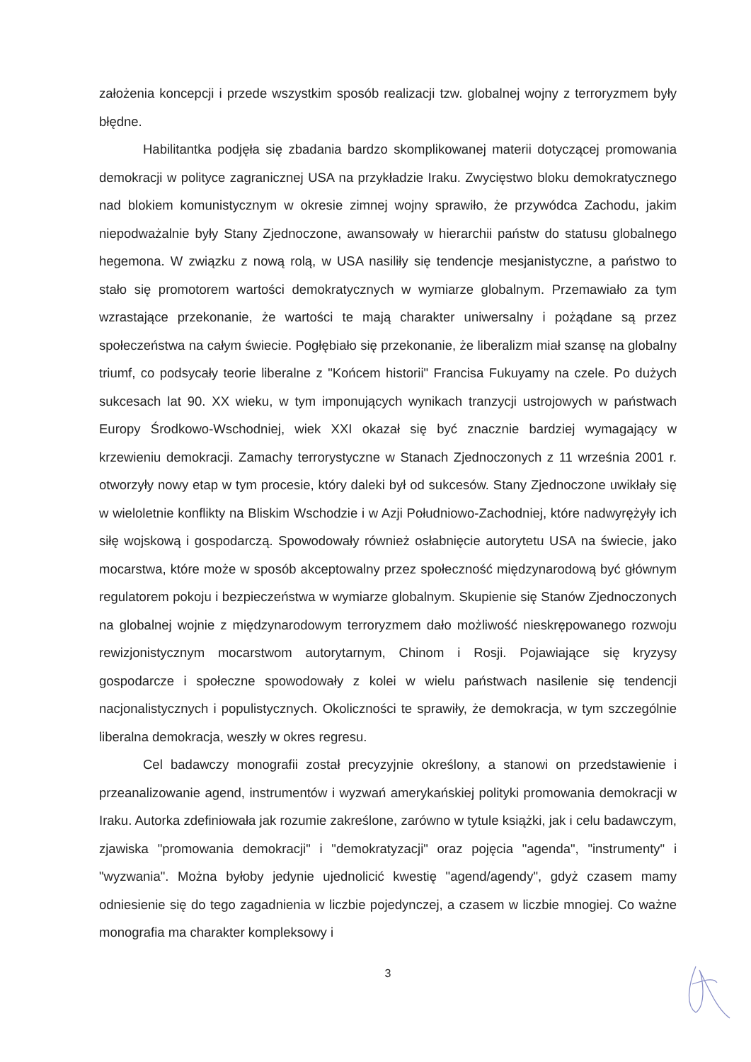założenia koncepcji i przede wszystkim sposób realizacji tzw. globalnej wojny z terroryzmem były błędne.
Habilitantka podjęła się zbadania bardzo skomplikowanej materii dotyczącej promowania demokracji w polityce zagranicznej USA na przykładzie Iraku. Zwycięstwo bloku demokratycznego nad blokiem komunistycznym w okresie zimnej wojny sprawiło, że przywódca Zachodu, jakim niepodważalnie były Stany Zjednoczone, awansowały w hierarchii państw do statusu globalnego hegemona. W związku z nową rolą, w USA nasiliły się tendencje mesjanistyczne, a państwo to stało się promotorem wartości demokratycznych w wymiarze globalnym. Przemawiało za tym wzrastające przekonanie, że wartości te mają charakter uniwersalny i pożądane są przez społeczeństwa na całym świecie. Pogłębiało się przekonanie, że liberalizm miał szansę na globalny triumf, co podsycały teorie liberalne z "Końcem historii" Francisa Fukuyamy na czele. Po dużych sukcesach lat 90. XX wieku, w tym imponujących wynikach tranzycji ustrojowych w państwach Europy Środkowo-Wschodniej, wiek XXI okazał się być znacznie bardziej wymagający w krzewieniu demokracji. Zamachy terrorystyczne w Stanach Zjednoczonych z 11 września 2001 r. otworzyły nowy etap w tym procesie, który daleki był od sukcesów. Stany Zjednoczone uwikłały się w wieloletnie konflikty na Bliskim Wschodzie i w Azji Południowo-Zachodniej, które nadwyrężyły ich siłę wojskową i gospodarczą. Spowodowały również osłabnięcie autorytetu USA na świecie, jako mocarstwa, które może w sposób akceptowalny przez społeczność międzynarodową być głównym regulatorem pokoju i bezpieczeństwa w wymiarze globalnym. Skupienie się Stanów Zjednoczonych na globalnej wojnie z międzynarodowym terroryzmem dało możliwość nieskrępowanego rozwoju rewizjonistycznym mocarstwom autorytarnym, Chinom i Rosji. Pojawiające się kryzysy gospodarcze i społeczne spowodowały z kolei w wielu państwach nasilenie się tendencji nacjonalistycznych i populistycznych. Okoliczności te sprawiły, że demokracja, w tym szczególnie liberalna demokracja, weszły w okres regresu.
Cel badawczy monografii został precyzyjnie określony, a stanowi on przedstawienie i przeanalizowanie agend, instrumentów i wyzwań amerykańskiej polityki promowania demokracji w Iraku. Autorka zdefiniowała jak rozumie zakreślone, zarówno w tytule książki, jak i celu badawczym, zjawiska "promowania demokracji" i "demokratyzacji" oraz pojęcia "agenda", "instrumenty" i "wyzwania". Można byłoby jedynie ujednolicić kwestię "agend/agendy", gdyż czasem mamy odniesienie się do tego zagadnienia w liczbie pojedynczej, a czasem w liczbie mnogiej. Co ważne monografia ma charakter kompleksowy i
3